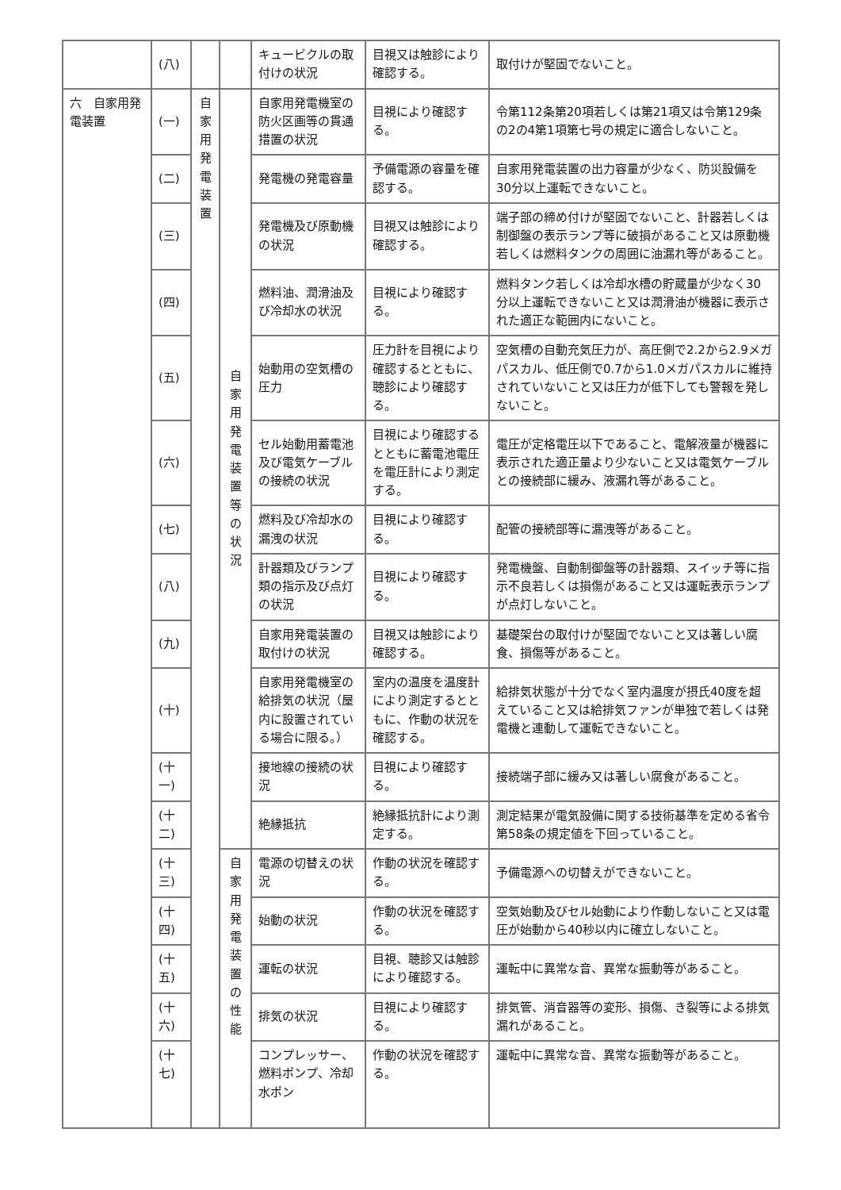| | (八) | | | キュービクルの取付けの状況 | 目視又は触診により確認する。 | 取付けが堅固でないこと。 |
| 六 自家用発電装置 | (一) | 自家用発電装置 | 自家用発電装置等の状況 | 自家用発電機室の防火区画等の貫通措置の状況 | 目視により確認する。 | 令第112条第20項若しくは第21項又は令第129条の2の4第1項第七号の規定に適合しないこと。 |
| | (二) | | | 発電機の発電容量 | 予備電源の容量を確認する。 | 自家用発電装置の出力容量が少なく、防災設備を30分以上運転できないこと。 |
| | (三) | | | 発電機及び原動機の状況 | 目視又は触診により確認する。 | 端子部の締め付けが堅固でないこと、計器若しくは制御盤の表示ランプ等に破損があること又は原動機若しくは燃料タンクの周囲に油漏れ等があること。 |
| | (四) | | | 燃料油、潤滑油及び冷却水の状況 | 目視により確認する。 | 燃料タンク若しくは冷却水槽の貯蔵量が少なく30分以上運転できないこと又は潤滑油が機器に表示された適正な範囲内にないこと。 |
| | (五) | | | 始動用の空気槽の圧力 | 圧力計を目視により確認するとともに、聴診により確認する。 | 空気槽の自動充気圧力が、高圧側で2.2から2.9メガパスカル、低圧側で0.7から1.0メガパスカルに維持されていないこと又は圧力が低下しても警報を発しないこと。 |
| | (六) | | | セル始動用蓄電池及び電気ケーブルの接続の状況 | 目視により確認するとともに蓄電池電圧を電圧計により測定する。 | 電圧が定格電圧以下であること、電解液量が機器に表示された適正量より少ないこと又は電気ケーブルとの接続部に緩み、液漏れ等があること。 |
| | (七) | | | 燃料及び冷却水の漏洩の状況 | 目視により確認する。 | 配管の接続部等に漏洩等があること。 |
| | (八) | | | 計器類及びランプ類の指示及び点灯の状況 | 目視により確認する。 | 発電機盤、自動制御盤等の計器類、スイッチ等に指示不良若しくは損傷があること又は運転表示ランプが点灯しないこと。 |
| | (九) | | | 自家用発電装置の取付けの状況 | 目視又は触診により確認する。 | 基礎架台の取付けが堅固でないこと又は著しい腐食、損傷等があること。 |
| | (十) | | | 自家用発電機室の給排気の状況（屋内に設置されている場合に限る。） | 室内の温度を温度計により測定するとともに、作動の状況を確認する。 | 給排気状態が十分でなく室内温度が摂氏40度を超えていること又は給排気ファンが単独で若しくは発電機と連動して運転できないこと。 |
| | (十一) | | | 接地線の接続の状況 | 目視により確認する。 | 接続端子部に緩み又は著しい腐食があること。 |
| | (十二) | | | 絶縁抵抗 | 絶縁抵抗計により測定する。 | 測定結果が電気設備に関する技術基準を定める省令第58条の規定値を下回っていること。 |
| | (十三) | | 自家用発電装置の性能 | 電源の切替えの状況 | 作動の状況を確認する。 | 予備電源への切替えができないこと。 |
| | (十四) | | | 始動の状況 | 作動の状況を確認する。 | 空気始動及びセル始動により作動しないこと又は電圧が始動から40秒以内に確立しないこと。 |
| | (十五) | | | 運転の状況 | 目視、聴診又は触診により確認する。 | 運転中に異常な音、異常な振動等があること。 |
| | (十六) | | | 排気の状況 | 目視により確認する。 | 排気管、消音器等の変形、損傷、き裂等による排気漏れがあること。 |
| | (十七) | | | コンプレッサー、燃料ポンプ、冷却水ポン | 作動の状況を確認する。 | 運転中に異常な音、異常な振動等があること。 |